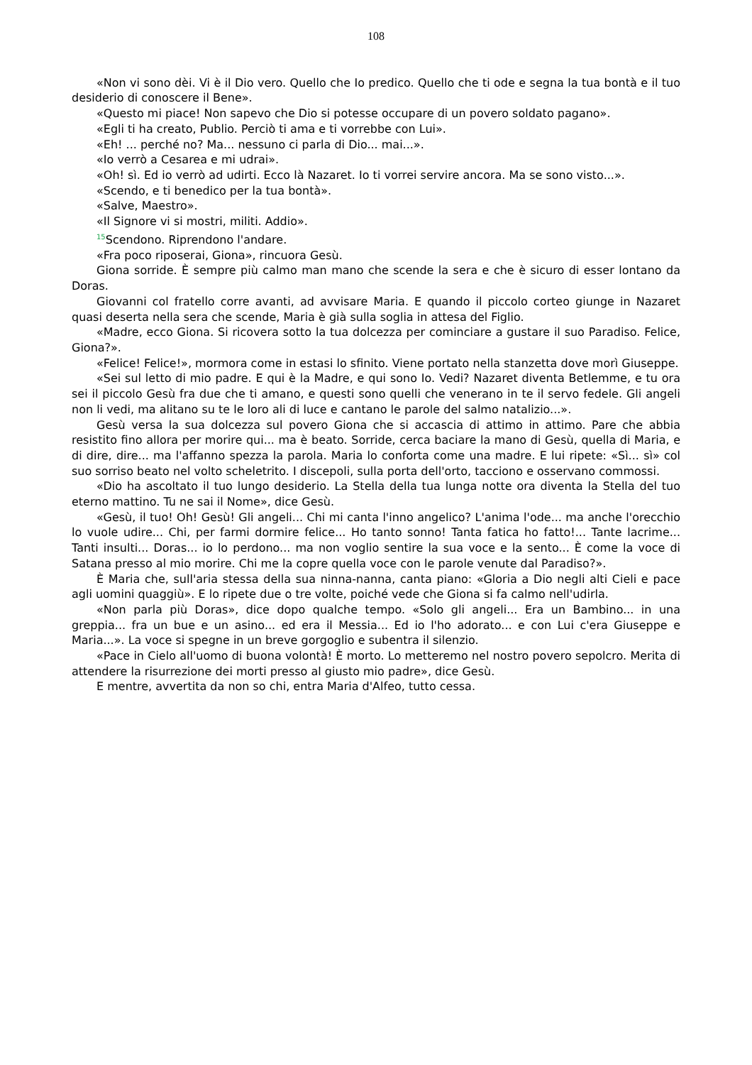108
«Non vi sono dèi. Vi è il Dio vero. Quello che Io predico. Quello che ti ode e segna la tua bontà e il tuo desiderio di conoscere il Bene».
«Questo mi piace! Non sapevo che Dio si potesse occupare di un povero soldato pagano».
«Egli ti ha creato, Publio. Perciò ti ama e ti vorrebbe con Lui».
«Eh! ... perché no? Ma... nessuno ci parla di Dio... mai...».
«Io verrò a Cesarea e mi udrai».
«Oh! sì. Ed io verrò ad udirti. Ecco là Nazaret. Io ti vorrei servire ancora. Ma se sono visto...».
«Scendo, e ti benedico per la tua bontà».
«Salve, Maestro».
«Il Signore vi si mostri, militi. Addio».
<sup>15</sup> Scendono. Riprendono l'andare.
«Fra poco riposerai, Giona», rincuora Gesù.
Giona sorride. È sempre più calmo man mano che scende la sera e che è sicuro di esser lontano da Doras.
Giovanni col fratello corre avanti, ad avvisare Maria. E quando il piccolo corteo giunge in Nazaret quasi deserta nella sera che scende, Maria è già sulla soglia in attesa del Figlio.
«Madre, ecco Giona. Si ricovera sotto la tua dolcezza per cominciare a gustare il suo Paradiso. Felice, Giona?».
«Felice! Felice!», mormora come in estasi lo sfinito. Viene portato nella stanzetta dove morì Giuseppe.
«Sei sul letto di mio padre. E qui è la Madre, e qui sono Io. Vedi? Nazaret diventa Betlemme, e tu ora sei il piccolo Gesù fra due che ti amano, e questi sono quelli che venerano in te il servo fedele. Gli angeli non li vedi, ma alitano su te le loro ali di luce e cantano le parole del salmo natalizio...».
Gesù versa la sua dolcezza sul povero Giona che si accascia di attimo in attimo. Pare che abbia resistito fino allora per morire qui... ma è beato. Sorride, cerca baciare la mano di Gesù, quella di Maria, e di dire, dire... ma l'affanno spezza la parola. Maria lo conforta come una madre. E lui ripete: «Sì... sì» col suo sorriso beato nel volto scheletrito. I discepoli, sulla porta dell'orto, tacciono e osservano commossi.
«Dio ha ascoltato il tuo lungo desiderio. La Stella della tua lunga notte ora diventa la Stella del tuo eterno mattino. Tu ne sai il Nome», dice Gesù.
«Gesù, il tuo! Oh! Gesù! Gli angeli... Chi mi canta l'inno angelico? L'anima l'ode... ma anche l'orecchio lo vuole udire... Chi, per farmi dormire felice... Ho tanto sonno! Tanta fatica ho fatto!... Tante lacrime... Tanti insulti... Doras... io lo perdono... ma non voglio sentire la sua voce e la sento... È come la voce di Satana presso al mio morire. Chi me la copre quella voce con le parole venute dal Paradiso?».
È Maria che, sull'aria stessa della sua ninna-nanna, canta piano: «Gloria a Dio negli alti Cieli e pace agli uomini quaggiù». E lo ripete due o tre volte, poiché vede che Giona si fa calmo nell'udirla.
«Non parla più Doras», dice dopo qualche tempo. «Solo gli angeli... Era un Bambino... in una greppia... fra un bue e un asino... ed era il Messia... Ed io l'ho adorato... e con Lui c'era Giuseppe e Maria...». La voce si spegne in un breve gorgoglio e subentra il silenzio.
«Pace in Cielo all'uomo di buona volontà! È morto. Lo metteremo nel nostro povero sepolcro. Merita di attendere la risurrezione dei morti presso al giusto mio padre», dice Gesù.
E mentre, avvertita da non so chi, entra Maria d'Alfeo, tutto cessa.